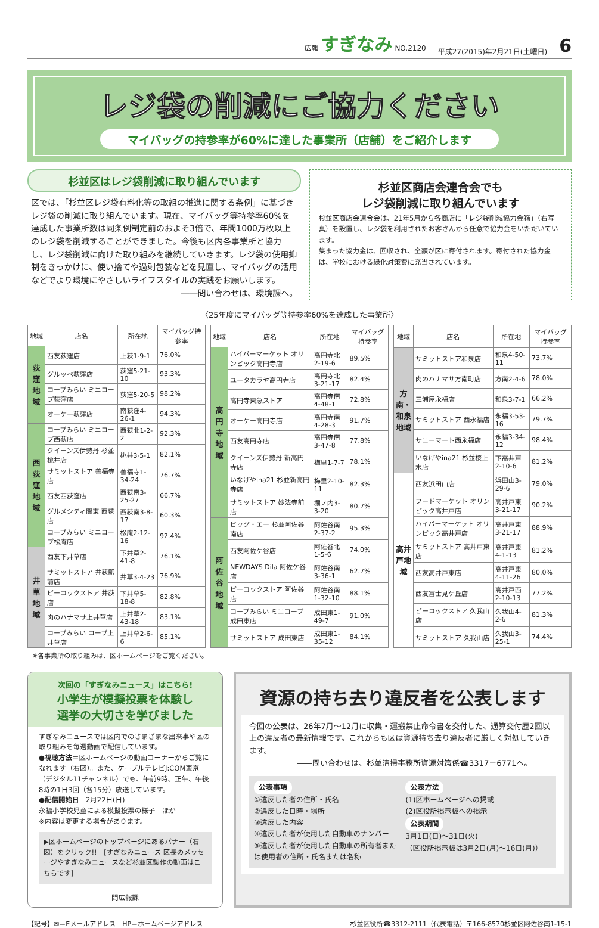広報 すぎなみ NO.2120 平成27(2015)年2月21日(土曜日) 6
レジ袋の削減にご協力ください
マイバッグの持参率が60%に達した事業所（店舗）をご紹介します
杉並区はレジ袋削減に取り組んでいます
区では、「杉並区レジ袋有料化等の取組の推進に関する条例」に基づきレジ袋の削減に取り組んでいます。現在、マイバッグ等持参率60%を達成した事業所数は同条例制定前のおよそ3倍で、年間1000万枚以上のレジ袋を削減することができました。今後も区内各事業所と協力し、レジ袋削減に向けた取り組みを継続していきます。レジ袋の使用抑制をきっかけに、使い捨てや過剰包装などを見直し、マイバッグの活用などでより環境にやさしいライフスタイルの実践をお願いします。
――問い合わせは、環境課へ。
杉並区商店会連合会でも
レジ袋削減に取り組んでいます
杉並区商店会連合会は、21年5月から各商店に「レジ袋削減協力金箱」（右写真）を設置し、レジ袋を利用されたお客さんから任意で協力金をいただいています。
集まった協力金は、回収され、全額が区に寄付されます。寄付された協力金は、学校における緑化対策費に充当されています。
〈25年度にマイバッグ等持参率60%を達成した事業所〉
| 地域 | 店名 | 所在地 | マイバッグ持参率 |
| --- | --- | --- | --- |
| 荻窪地域 | 西友荻窪店 | 上荻1-9-1 | 76.0% |
| | グルッペ荻窪店 | 荻窪5-21-10 | 93.3% |
| | コープみらい ミニコープ荻窪店 | 荻窪5-20-5 | 98.2% |
| | オーケー荻窪店 | 南荻窪4-26-1 | 94.3% |
| 西荻窪地域 | コープみらい ミニコープ西荻店 | 西荻北1-2-2 | 92.3% |
| | クイーンズ伊勢丹 杉並桃井店 | 桃井3-5-1 | 82.1% |
| | サミットストア 善福寺店 | 善福寺1-34-24 | 76.7% |
| | 西友西荻窪店 | 西荻南3-25-27 | 66.7% |
| | グルメシティ関東 西荻店 | 西荻南3-8-17 | 60.3% |
| | コープみらい ミニコープ松庵店 | 松庵2-12-16 | 92.4% |
| 井草地域 | 西友下井草店 | 下井草2-41-8 | 76.1% |
| | サミットストア 井荻駅前店 | 井草3-4-23 | 76.9% |
| | ピーコックストア 井荻店 | 下井草5-18-8 | 82.8% |
| | 肉のハナマサ上井草店 | 上井草2-43-18 | 83.1% |
| | コープみらい コープ上井草店 | 上井草2-6-6 | 85.1% |
| 地域 | 店名 | 所在地 | マイバッグ持参率 |
| --- | --- | --- | --- |
| 高円寺地域 | ハイパーマーケット オリンピック高円寺店 | 高円寺北2-19-6 | 89.5% |
| | ユータカラヤ高円寺店 | 高円寺北3-21-17 | 82.4% |
| | 高円寺東急ストア | 高円寺南4-48-1 | 72.8% |
| | オーケー高円寺店 | 高円寺南4-28-3 | 91.7% |
| | 西友高円寺店 | 高円寺南3-47-8 | 77.8% |
| | クイーンズ伊勢丹 新高円寺店 | 梅里1-7-7 | 78.1% |
| | いなげやina21 杉並新高円寺店 | 梅里2-10-11 | 82.3% |
| | サミットストア 妙法寺前店 | 堀ノ内3-3-20 | 80.7% |
| 阿佐谷地域 | ビッグ・エー 杉並阿佐谷南店 | 阿佐谷南2-37-2 | 95.3% |
| | 西友阿佐ケ谷店 | 阿佐谷北1-5-6 | 74.0% |
| | NEWDAYS Dila 阿佐ケ谷店 | 阿佐谷南3-36-1 | 62.7% |
| | ピーコックストア 阿佐谷店 | 阿佐谷南1-32-10 | 88.1% |
| | コープみらい ミニコープ成田東店 | 成田東1-49-7 | 91.0% |
| | サミットストア 成田東店 | 成田東1-35-12 | 84.1% |
| 地域 | 店名 | 所在地 | マイバッグ持参率 |
| --- | --- | --- | --- |
| 方南・和泉地域 | サミットストア和泉店 | 和泉4-50-11 | 73.7% |
| | 肉のハナマサ方南町店 | 方南2-4-6 | 78.0% |
| | 三浦屋永福店 | 和泉3-7-1 | 66.2% |
| | サミットストア 西永福店 | 永福3-53-16 | 79.7% |
| | サニーマート西永福店 | 永福3-34-12 | 98.4% |
| | いなげやina21 杉並桜上水店 | 下高井戸2-10-6 | 81.2% |
| 高井戸地域 | 西友浜田山店 | 浜田山3-29-6 | 79.0% |
| | フードマーケット オリンピック高井戸店 | 高井戸東3-21-17 | 90.2% |
| | ハイパーマーケット オリンピック高井戸店 | 高井戸東3-21-17 | 88.9% |
| | サミットストア 高井戸東店 | 高井戸東4-1-13 | 81.2% |
| | 西友高井戸東店 | 高井戸東4-11-26 | 80.0% |
| | 西友富士見ケ丘店 | 高井戸西2-10-13 | 77.2% |
| | ピーコックストア 久我山店 | 久我山4-2-6 | 81.3% |
| | サミットストア 久我山店 | 久我山3-25-1 | 74.4% |
※各事業所の取り組みは、区ホームページをご覧ください。
次回の「すぎなみニュース」はこちら!
小学生が模擬投票を体験し
選挙の大切さを学びました
すぎなみニュースでは区内でのさまざまな出来事や区の取り組みを毎週動画で配信しています。
●視聴方法＝区ホームページの動画コーナーからご覧になれます（右図）。また、ケーブルテレビJ:COM東京（デジタル11チャンネル）でも、午前9時、正午、午後8時の1日3回（各15分）放送しています。
●配信開始日　2月22日(日)
永福小学校児童による模擬投票の様子　ほか
※内容は変更する場合があります。
▶区ホームページのトップページにあるバナー（右図）をクリック!!　[すぎなみニュース 区長のメッセージやすぎなみニュースなど杉並区製作の動画はこちらです]
問広報課
資源の持ち去り違反者を公表します
今回の公表は、26年7月～12月に収集・運搬禁止命令書を交付した、通算交付歴2回以上の違反者の最新情報です。これからも区は資源持ち去り違反者に厳しく対処していきます。
――問い合わせは、杉並清掃事務所資源対策係☎3317－6771へ。
公表事項
①違反した者の住所・氏名
②違反した日時・場所
③違反した内容
④違反した者が使用した自動車のナンバー
⑤違反した者が使用した自動車の所有者または使用者の住所・氏名または名称
公表方法
(1)区ホームページへの掲載
(2)区役所掲示板への掲示
公表期間
3月1日(日)～31日(火)
（区役所掲示板は3月2日(月)～16日(月)）
【記号】✉＝Eメールアドレス　HP＝ホームページアドレス 杉並区役所☎3312-2111（代表電話）〒166-8570杉並区阿佐谷南1-15-1